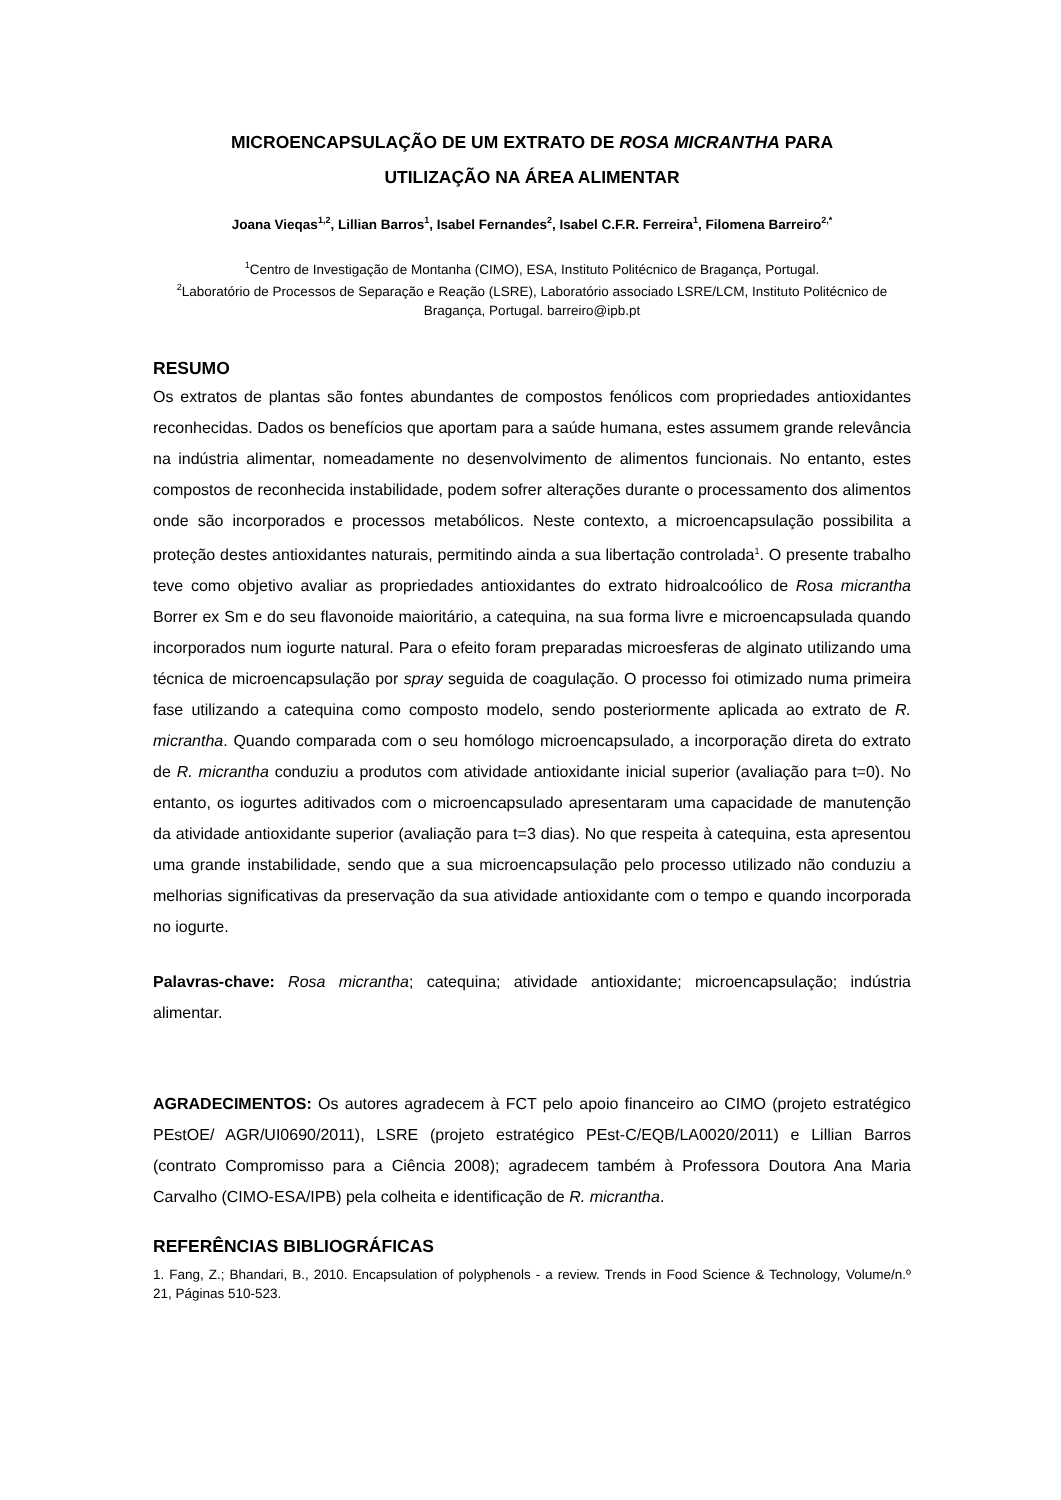MICROENCAPSULAÇÃO DE UM EXTRATO DE ROSA MICRANTHA PARA
UTILIZAÇÃO NA ÁREA ALIMENTAR
Joana Vieqas<sup>1,2</sup>, Lillian Barros<sup>1</sup>, Isabel Fernandes<sup>2</sup>, Isabel C.F.R. Ferreira<sup>1</sup>, Filomena Barreiro<sup>2,*</sup>
<sup>1</sup> Centro de Investigação de Montanha (CIMO), ESA, Instituto Politécnico de Bragança, Portugal.
<sup>2</sup> Laboratório de Processos de Separação e Reação (LSRE), Laboratório associado LSRE/LCM, Instituto Politécnico de Bragança, Portugal. barreiro@ipb.pt
RESUMO
Os extratos de plantas são fontes abundantes de compostos fenólicos com propriedades antioxidantes reconhecidas. Dados os benefícios que aportam para a saúde humana, estes assumem grande relevância na indústria alimentar, nomeadamente no desenvolvimento de alimentos funcionais. No entanto, estes compostos de reconhecida instabilidade, podem sofrer alterações durante o processamento dos alimentos onde são incorporados e processos metabólicos. Neste contexto, a microencapsulação possibilita a proteção destes antioxidantes naturais, permitindo ainda a sua libertação controlada<sup>1</sup>. O presente trabalho teve como objetivo avaliar as propriedades antioxidantes do extrato hidroalcoólico de Rosa micrantha Borrer ex Sm e do seu flavonoide maioritário, a catequina, na sua forma livre e microencapsulada quando incorporados num iogurte natural. Para o efeito foram preparadas microesferas de alginato utilizando uma técnica de microencapsulação por spray seguida de coagulação. O processo foi otimizado numa primeira fase utilizando a catequina como composto modelo, sendo posteriormente aplicada ao extrato de R. micrantha. Quando comparada com o seu homólogo microencapsulado, a incorporação direta do extrato de R. micrantha conduziu a produtos com atividade antioxidante inicial superior (avaliação para t=0). No entanto, os iogurtes aditivados com o microencapsulado apresentaram uma capacidade de manutenção da atividade antioxidante superior (avaliação para t=3 dias). No que respeita à catequina, esta apresentou uma grande instabilidade, sendo que a sua microencapsulação pelo processo utilizado não conduziu a melhorias significativas da preservação da sua atividade antioxidante com o tempo e quando incorporada no iogurte.
Palavras-chave: Rosa micrantha; catequina; atividade antioxidante; microencapsulação; indústria alimentar.
AGRADECIMENTOS: Os autores agradecem à FCT pelo apoio financeiro ao CIMO (projeto estratégico PEstOE/ AGR/UI0690/2011), LSRE (projeto estratégico PEst-C/EQB/LA0020/2011) e Lillian Barros (contrato Compromisso para a Ciência 2008); agradecem também à Professora Doutora Ana Maria Carvalho (CIMO-ESA/IPB) pela colheita e identificação de R. micrantha.
REFERÊNCIAS BIBLIOGRÁFICAS
1. Fang, Z.; Bhandari, B., 2010. Encapsulation of polyphenols - a review. Trends in Food Science & Technology, Volume/n.º 21, Páginas 510-523.